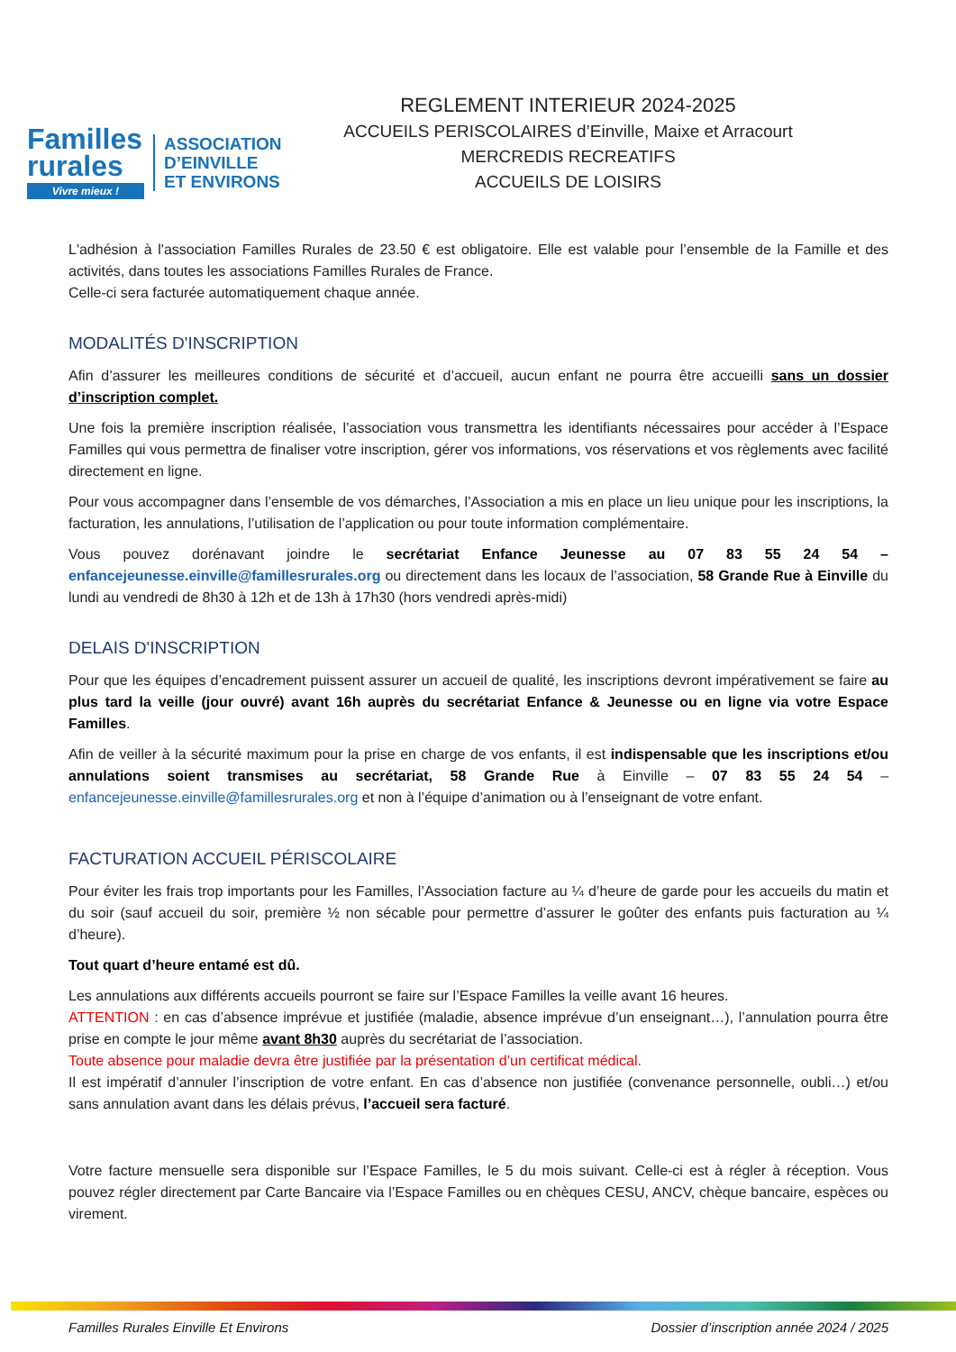Familles rurales
Vivre mieux !
ASSOCIATION
D’EINVILLE
ET ENVIRONS
REGLEMENT INTERIEUR 2024-2025
ACCUEILS PERISCOLAIRES d’Einville, Maixe et Arracourt
MERCREDIS RECREATIFS
ACCUEILS DE LOISIRS
L'adhésion à l'association Familles Rurales de 23.50 € est obligatoire. Elle est valable pour l’ensemble de la Famille et des activités, dans toutes les associations Familles Rurales de France.
Celle-ci sera facturée automatiquement chaque année.
MODALITÉS D'INSCRIPTION
Afin d’assurer les meilleures conditions de sécurité et d’accueil, aucun enfant ne pourra être accueilli sans un dossier d’inscription complet.
Une fois la première inscription réalisée, l’association vous transmettra les identifiants nécessaires pour accéder à l’Espace Familles qui vous permettra de finaliser votre inscription, gérer vos informations, vos réservations et vos règlements avec facilité directement en ligne.
Pour vous accompagner dans l’ensemble de vos démarches, l’Association a mis en place un lieu unique pour les inscriptions, la facturation, les annulations, l’utilisation de l’application ou pour toute information complémentaire.
Vous pouvez dorénavant joindre le secrétariat Enfance Jeunesse au 07 83 55 24 54 – enfancejeunesse.einville@famillesrurales.org ou directement dans les locaux de l’association, 58 Grande Rue à Einville du lundi au vendredi de 8h30 à 12h et de 13h à 17h30 (hors vendredi après-midi)
DELAIS D'INSCRIPTION
Pour que les équipes d’encadrement puissent assurer un accueil de qualité, les inscriptions devront impérativement se faire au plus tard la veille (jour ouvré) avant 16h auprès du secrétariat Enfance & Jeunesse ou en ligne via votre Espace Familles.
Afin de veiller à la sécurité maximum pour la prise en charge de vos enfants, il est indispensable que les inscriptions et/ou annulations soient transmises au secrétariat, 58 Grande Rue à Einville – 07 83 55 24 54 – enfancejeunesse.einville@famillesrurales.org et non à l’équipe d’animation ou à l’enseignant de votre enfant.
FACTURATION ACCUEIL PÉRISCOLAIRE
Pour éviter les frais trop importants pour les Familles, l’Association facture au ¼ d’heure de garde pour les accueils du matin et du soir (sauf accueil du soir, première ½ non sécable pour permettre d’assurer le goûter des enfants puis facturation au ¼ d’heure).
Tout quart d’heure entamé est dû.
Les annulations aux différents accueils pourront se faire sur l’Espace Familles la veille avant 16 heures.
ATTENTION : en cas d’absence imprévue et justifiée (maladie, absence imprévue d’un enseignant…), l’annulation pourra être prise en compte le jour même avant 8h30 auprès du secrétariat de l’association.
Toute absence pour maladie devra être justifiée par la présentation d’un certificat médical.
Il est impératif d’annuler l’inscription de votre enfant. En cas d’absence non justifiée (convenance personnelle, oubli…) et/ou sans annulation avant dans les délais prévus, l’accueil sera facturé.
Votre facture mensuelle sera disponible sur l’Espace Familles, le 5 du mois suivant. Celle-ci est à régler à réception. Vous pouvez régler directement par Carte Bancaire via l’Espace Familles ou en chèques CESU, ANCV, chèque bancaire, espèces ou virement.
Familles Rurales Einville Et Environs Dossier d’inscription année 2024 / 2025